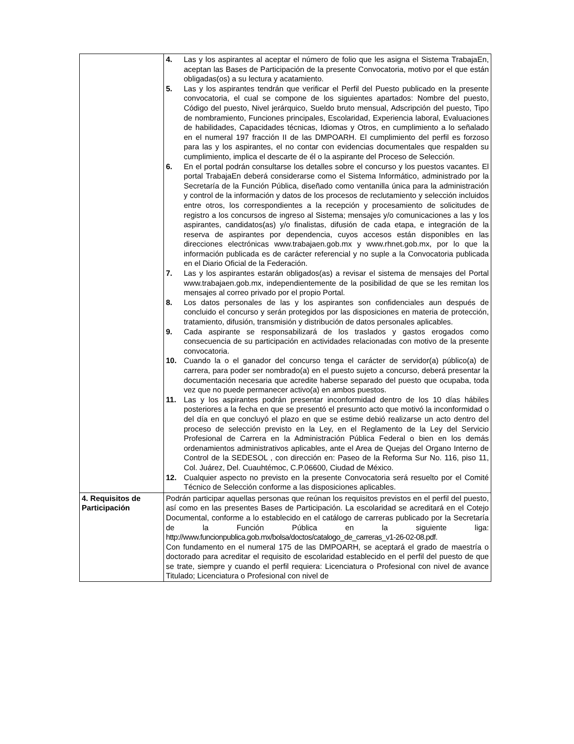| | 4. Las y los aspirantes al aceptar el número de folio que les asigna el Sistema TrabajaEn, aceptan las Bases de Participación de la presente Convocatoria, motivo por el que están obligadas(os) a su lectura y acatamiento. 5. Las y los aspirantes tendrán que verificar el Perfil del Puesto publicado en la presente convocatoria, el cual se compone de los siguientes apartados: Nombre del puesto, Código del puesto, Nivel jerárquico, Sueldo bruto mensual, Adscripción del puesto, Tipo de nombramiento, Funciones principales, Escolaridad, Experiencia laboral, Evaluaciones de habilidades, Capacidades técnicas, Idiomas y Otros, en cumplimiento a lo señalado en el numeral 197 fracción II de las DMPOARH. El cumplimiento del perfil es forzoso para las y los aspirantes, el no contar con evidencias documentales que respalden su cumplimiento, implica el descarte de él o la aspirante del Proceso de Selección. 6. En el portal podrán consultarse los detalles sobre el concurso y los puestos vacantes. El portal TrabajaEn deberá considerarse como el Sistema Informático, administrado por la Secretaría de la Función Pública, diseñado como ventanilla única para la administración y control de la información y datos de los procesos de reclutamiento y selección incluidos entre otros, los correspondientes a la recepción y procesamiento de solicitudes de registro a los concursos de ingreso al Sistema; mensajes y/o comunicaciones a las y los aspirantes, candidatos(as) y/o finalistas, difusión de cada etapa, e integración de la reserva de aspirantes por dependencia, cuyos accesos están disponibles en las direcciones electrónicas www.trabajaen.gob.mx y www.rhnet.gob.mx, por lo que la información publicada es de carácter referencial y no suple a la Convocatoria publicada en el Diario Oficial de la Federación. 7. Las y los aspirantes estarán obligados(as) a revisar el sistema de mensajes del Portal www.trabajaen.gob.mx, independientemente de la posibilidad de que se les remitan los mensajes al correo privado por el propio Portal. 8. Los datos personales de las y los aspirantes son confidenciales aun después de concluido el concurso y serán protegidos por las disposiciones en materia de protección, tratamiento, difusión, transmisión y distribución de datos personales aplicables. 9. Cada aspirante se responsabilizará de los traslados y gastos erogados como consecuencia de su participación en actividades relacionadas con motivo de la presente convocatoria. 10. Cuando la o el ganador del concurso tenga el carácter de servidor(a) público(a) de carrera, para poder ser nombrado(a) en el puesto sujeto a concurso, deberá presentar la documentación necesaria que acredite haberse separado del puesto que ocupaba, toda vez que no puede permanecer activo(a) en ambos puestos. 11. Las y los aspirantes podrán presentar inconformidad dentro de los 10 días hábiles posteriores a la fecha en que se presentó el presunto acto que motivó la inconformidad o del día en que concluyó el plazo en que se estime debió realizarse un acto dentro del proceso de selección previsto en la Ley, en el Reglamento de la Ley del Servicio Profesional de Carrera en la Administración Pública Federal o bien en los demás ordenamientos administrativos aplicables, ante el Area de Quejas del Organo Interno de Control de la SEDESOL , con dirección en: Paseo de la Reforma Sur No. 116, piso 11, Col. Juárez, Del. Cuauhtémoc, C.P.06600, Ciudad de México. 12. Cualquier aspecto no previsto en la presente Convocatoria será resuelto por el Comité Técnico de Selección conforme a las disposiciones aplicables. |
| 4. Requisitos de Participación | Podrán participar aquellas personas que reúnan los requisitos previstos en el perfil del puesto, así como en las presentes Bases de Participación. La escolaridad se acreditará en el Cotejo Documental, conforme a lo establecido en el catálogo de carreras publicado por la Secretaría de la Función Pública en la siguiente liga: http://www.funcionpublica.gob.mx/bolsa/doctos/catalogo_de_carreras_v1-26-02-08.pdf. Con fundamento en el numeral 175 de las DMPOARH, se aceptará el grado de maestría o doctorado para acreditar el requisito de escolaridad establecido en el perfil del puesto de que se trate, siempre y cuando el perfil requiera: Licenciatura o Profesional con nivel de avance Titulado; Licenciatura o Profesional con nivel de |